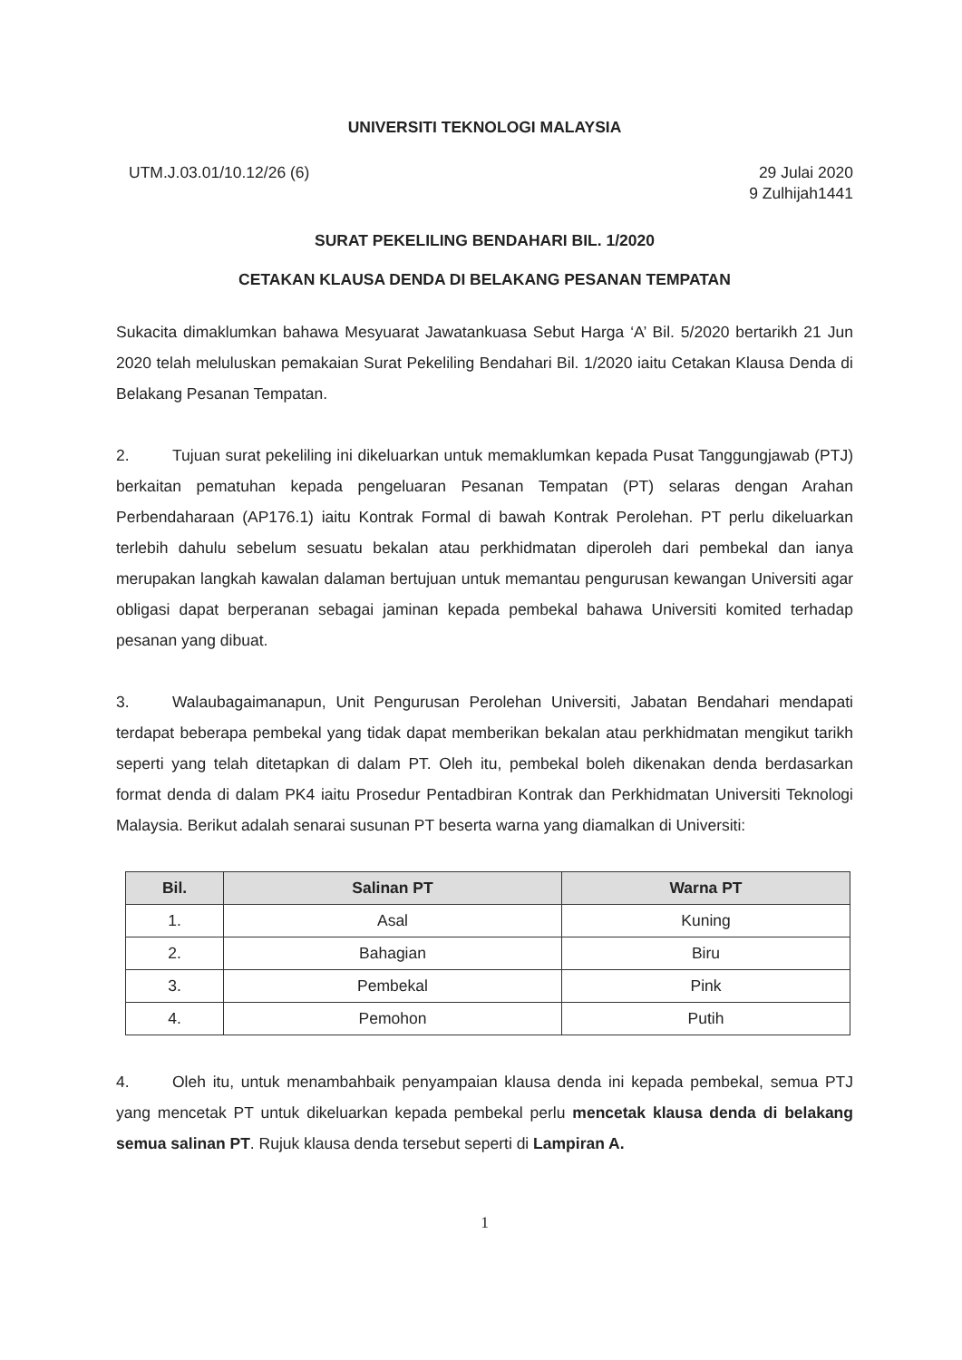UNIVERSITI TEKNOLOGI MALAYSIA
UTM.J.03.01/10.12/26 (6) 29 Julai 2020
9 Zulhijah1441
SURAT PEKELILING BENDAHARI BIL. 1/2020
CETAKAN KLAUSA DENDA DI BELAKANG PESANAN TEMPATAN
Sukacita dimaklumkan bahawa Mesyuarat Jawatankuasa Sebut Harga ‘A’ Bil. 5/2020 bertarikh 21 Jun 2020 telah meluluskan pemakaian Surat Pekeliling Bendahari Bil. 1/2020 iaitu Cetakan Klausa Denda di Belakang Pesanan Tempatan.
2. Tujuan surat pekeliling ini dikeluarkan untuk memaklumkan kepada Pusat Tanggungjawab (PTJ) berkaitan pematuhan kepada pengeluaran Pesanan Tempatan (PT) selaras dengan Arahan Perbendaharaan (AP176.1) iaitu Kontrak Formal di bawah Kontrak Perolehan. PT perlu dikeluarkan terlebih dahulu sebelum sesuatu bekalan atau perkhidmatan diperoleh dari pembekal dan ianya merupakan langkah kawalan dalaman bertujuan untuk memantau pengurusan kewangan Universiti agar obligasi dapat berperanan sebagai jaminan kepada pembekal bahawa Universiti komited terhadap pesanan yang dibuat.
3. Walaubagaimanapun, Unit Pengurusan Perolehan Universiti, Jabatan Bendahari mendapati terdapat beberapa pembekal yang tidak dapat memberikan bekalan atau perkhidmatan mengikut tarikh seperti yang telah ditetapkan di dalam PT. Oleh itu, pembekal boleh dikenakan denda berdasarkan format denda di dalam PK4 iaitu Prosedur Pentadbiran Kontrak dan Perkhidmatan Universiti Teknologi Malaysia. Berikut adalah senarai susunan PT beserta warna yang diamalkan di Universiti:
| Bil. | Salinan PT | Warna PT |
| --- | --- | --- |
| 1. | Asal | Kuning |
| 2. | Bahagian | Biru |
| 3. | Pembekal | Pink |
| 4. | Pemohon | Putih |
4. Oleh itu, untuk menambahbaik penyampaian klausa denda ini kepada pembekal, semua PTJ yang mencetak PT untuk dikeluarkan kepada pembekal perlu mencetak klausa denda di belakang semua salinan PT. Rujuk klausa denda tersebut seperti di Lampiran A.
1